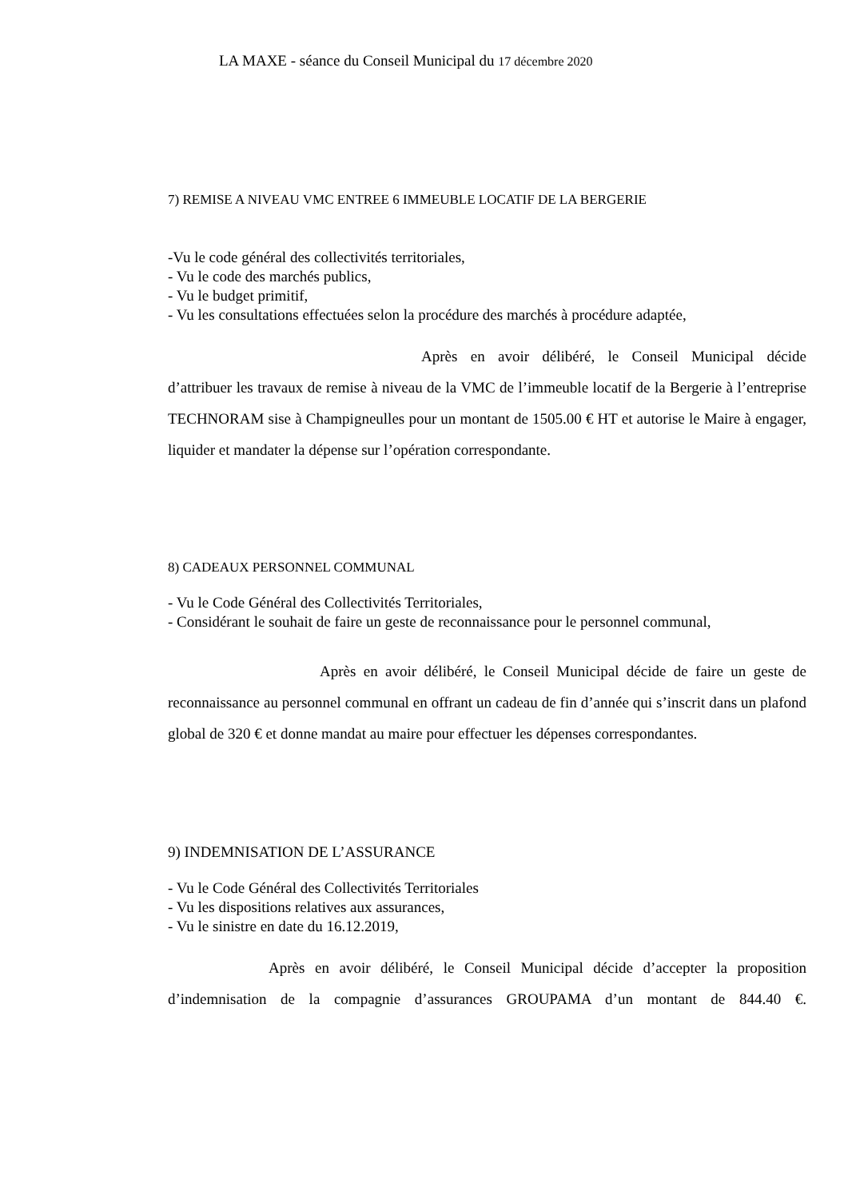LA MAXE - séance du Conseil Municipal du 17 décembre 2020
7) REMISE A NIVEAU VMC ENTREE 6 IMMEUBLE LOCATIF DE LA BERGERIE
-Vu le code général des collectivités territoriales,
- Vu le code des marchés publics,
- Vu le budget primitif,
- Vu les consultations effectuées selon la procédure des marchés à procédure adaptée,
Après en avoir délibéré, le Conseil Municipal décide d’attribuer les travaux de remise à niveau de la VMC de l’immeuble locatif de la Bergerie à l’entreprise TECHNORAM sise à Champigneulles pour un montant de 1505.00 € HT et autorise le Maire à engager, liquider et mandater la dépense sur l’opération correspondante.
8) CADEAUX PERSONNEL COMMUNAL
- Vu le Code Général des Collectivités Territoriales,
- Considérant le souhait de faire un geste de reconnaissance pour le personnel communal,
Après en avoir délibéré, le Conseil Municipal décide de faire un geste de reconnaissance au personnel communal en offrant un cadeau de fin d’année qui s’inscrit dans un plafond global de 320 € et donne mandat au maire pour effectuer les dépenses correspondantes.
9) INDEMNISATION DE L’ASSURANCE
- Vu le Code Général des Collectivités Territoriales
- Vu les dispositions relatives aux assurances,
- Vu le sinistre en date du 16.12.2019,
Après en avoir délibéré, le Conseil Municipal décide d’accepter la proposition d’indemnisation de la compagnie d’assurances GROUPAMA d’un montant de 844.40 €.